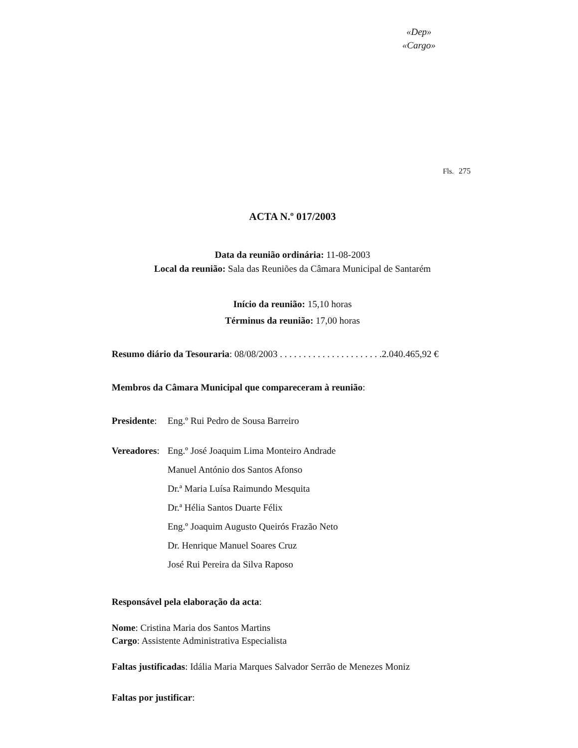«Dep»
«Cargo»
Fls. 275
ACTA N.º 017/2003
Data da reunião ordinária: 11-08-2003
Local da reunião: Sala das Reuniões da Câmara Municipal de Santarém
Início da reunião: 15,10 horas
Términus da reunião: 17,00 horas
Resumo diário da Tesouraria: 08/08/2003 . . . . . . . . . . . . . . . . . . . . . .2.040.465,92 €
Membros da Câmara Municipal que compareceram à reunião:
Presidente:
Eng.º Rui Pedro de Sousa Barreiro
Vereadores:
Eng.º José Joaquim Lima Monteiro Andrade
Manuel António dos Santos Afonso
Dr.ª Maria Luísa Raimundo Mesquita
Dr.ª Hélia Santos Duarte Félix
Eng.º Joaquim Augusto Queirós Frazão Neto
Dr. Henrique Manuel Soares Cruz
José Rui Pereira da Silva Raposo
Responsável pela elaboração da acta:
Nome: Cristina Maria dos Santos Martins
Cargo: Assistente Administrativa Especialista
Faltas justificadas: Idália Maria Marques Salvador Serrão de Menezes Moniz
Faltas por justificar: